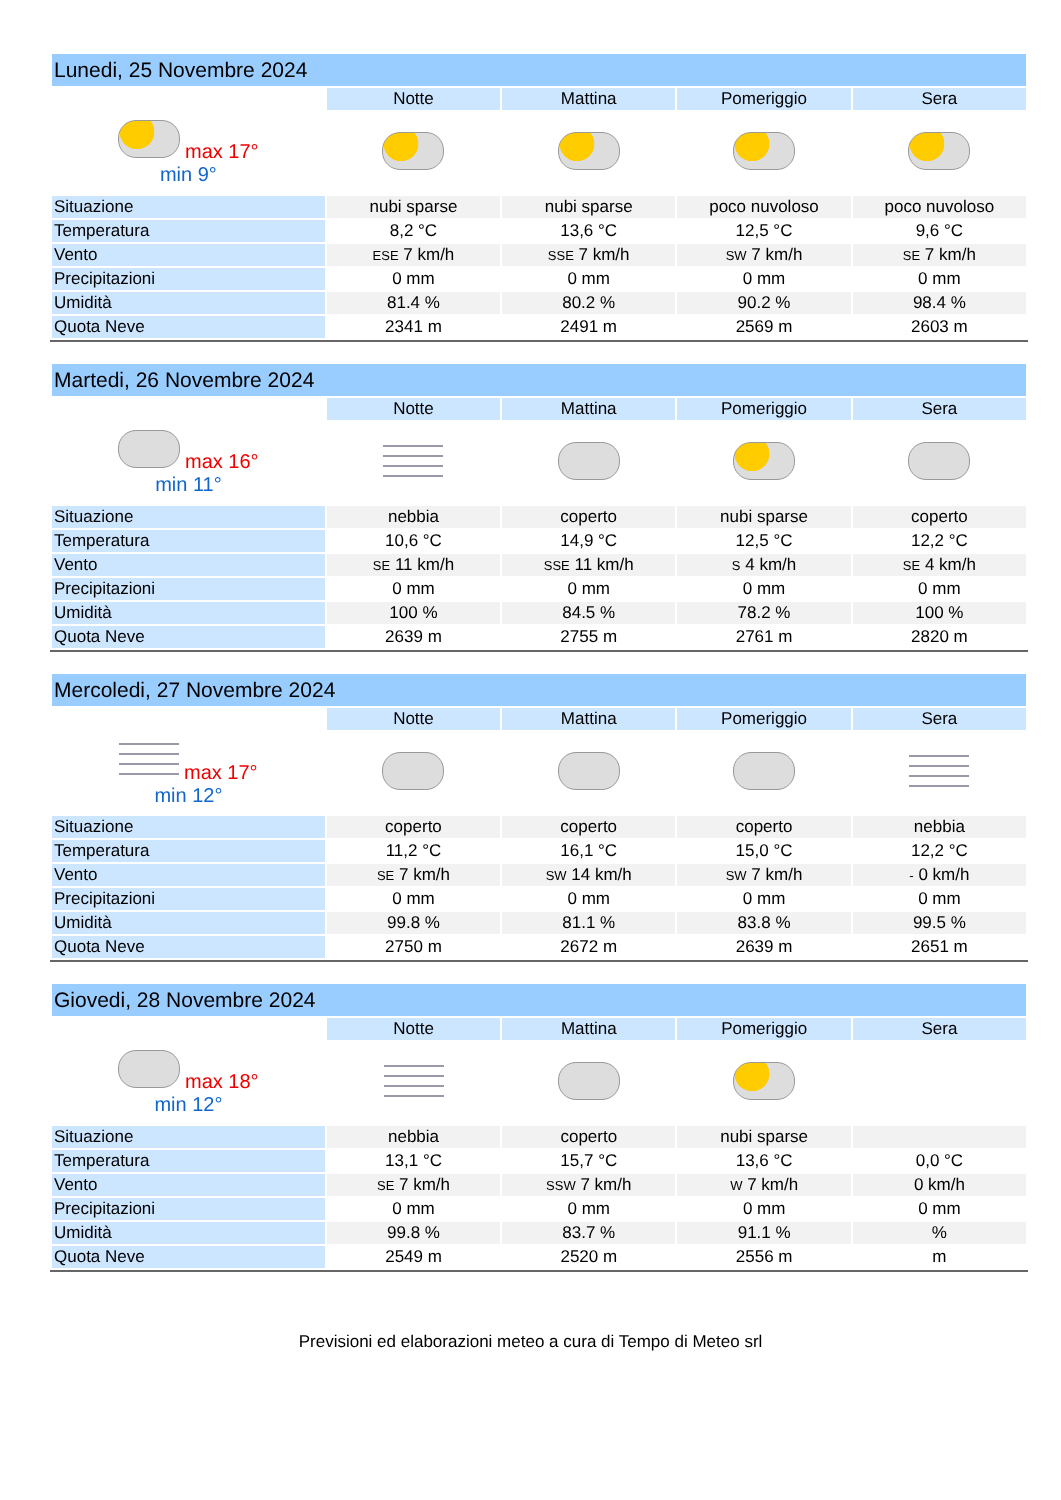| Lunedi, 25 Novembre 2024 | | | | |
| | Notte | Mattina | Pomeriggio | Sera |
| max 17° min 9° | | | | |
| Situazione | nubi sparse | nubi sparse | poco nuvoloso | poco nuvoloso |
| Temperatura | 8,2 °C | 13,6 °C | 12,5 °C | 9,6 °C |
| Vento | ESE 7 km/h | SSE 7 km/h | SW 7 km/h | SE 7 km/h |
| Precipitazioni | 0 mm | 0 mm | 0 mm | 0 mm |
| Umidità | 81.4 % | 80.2 % | 90.2 % | 98.4 % |
| Quota Neve | 2341 m | 2491 m | 2569 m | 2603 m |
| Martedi, 26 Novembre 2024 | | | | |
| | Notte | Mattina | Pomeriggio | Sera |
| max 16° min 11° | | | | |
| Situazione | nebbia | coperto | nubi sparse | coperto |
| Temperatura | 10,6 °C | 14,9 °C | 12,5 °C | 12,2 °C |
| Vento | SE 11 km/h | SSE 11 km/h | S 4 km/h | SE 4 km/h |
| Precipitazioni | 0 mm | 0 mm | 0 mm | 0 mm |
| Umidità | 100 % | 84.5 % | 78.2 % | 100 % |
| Quota Neve | 2639 m | 2755 m | 2761 m | 2820 m |
| Mercoledi, 27 Novembre 2024 | | | | |
| | Notte | Mattina | Pomeriggio | Sera |
| max 17° min 12° | | | | |
| Situazione | coperto | coperto | coperto | nebbia |
| Temperatura | 11,2 °C | 16,1 °C | 15,0 °C | 12,2 °C |
| Vento | SE 7 km/h | SW 14 km/h | SW 7 km/h | - 0 km/h |
| Precipitazioni | 0 mm | 0 mm | 0 mm | 0 mm |
| Umidità | 99.8 % | 81.1 % | 83.8 % | 99.5 % |
| Quota Neve | 2750 m | 2672 m | 2639 m | 2651 m |
| Giovedi, 28 Novembre 2024 | | | | |
| | Notte | Mattina | Pomeriggio | Sera |
| max 18° min 12° | | | | |
| Situazione | nebbia | coperto | nubi sparse | |
| Temperatura | 13,1 °C | 15,7 °C | 13,6 °C | 0,0 °C |
| Vento | SE 7 km/h | SSW 7 km/h | W 7 km/h | 0 km/h |
| Precipitazioni | 0 mm | 0 mm | 0 mm | 0 mm |
| Umidità | 99.8 % | 83.7 % | 91.1 % | % |
| Quota Neve | 2549 m | 2520 m | 2556 m | m |
Previsioni ed elaborazioni meteo a cura di Tempo di Meteo srl